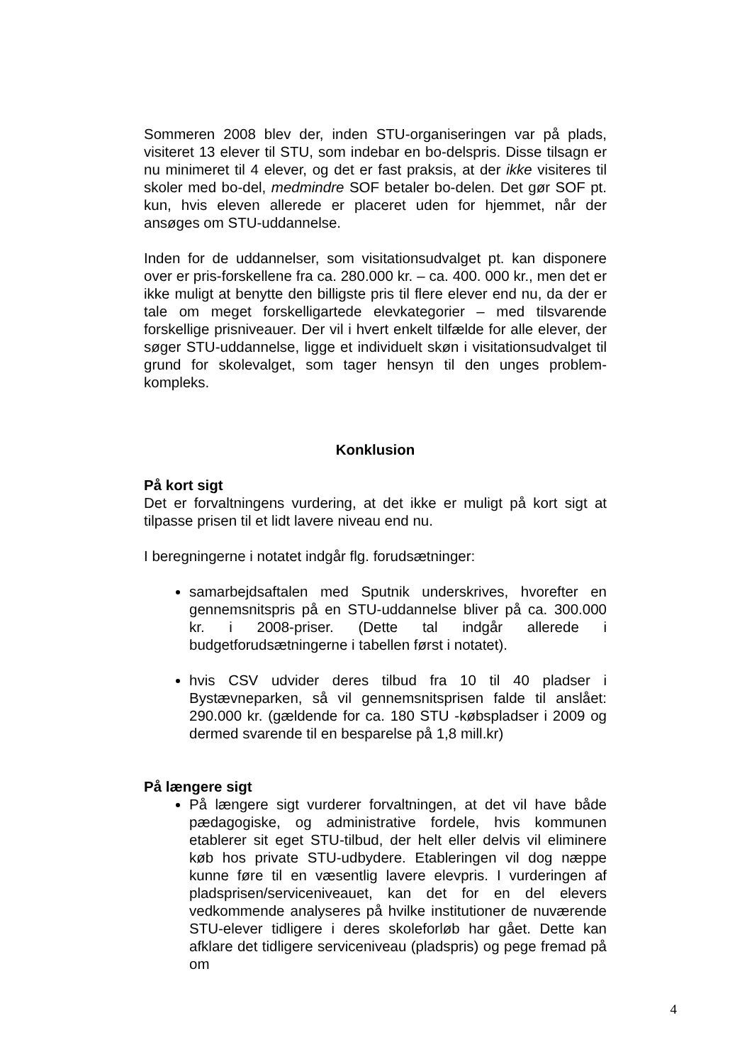Sommeren 2008 blev der, inden STU-organiseringen var på plads, visiteret 13 elever til STU, som indebar en bo-delspris. Disse tilsagn er nu minimeret til 4 elever, og det er fast praksis, at der ikke visiteres til skoler med bo-del, medmindre SOF betaler bo-delen. Det gør SOF pt. kun, hvis eleven allerede er placeret uden for hjemmet, når der ansøges om STU-uddannelse.
Inden for de uddannelser, som visitationsudvalget pt. kan disponere over er pris-forskellene fra ca. 280.000 kr. – ca. 400. 000 kr., men det er ikke muligt at benytte den billigste pris til flere elever end nu, da der er tale om meget forskelligartede elevkategorier – med tilsvarende forskellige prisniveauer. Der vil i hvert enkelt tilfælde for alle elever, der søger STU-uddannelse, ligge et individuelt skøn i visitationsudvalget til grund for skolevalget, som tager hensyn til den unges problem-kompleks.
Konklusion
På kort sigt
Det er forvaltningens vurdering, at det ikke er muligt på kort sigt at tilpasse prisen til et lidt lavere niveau end nu.
I beregningerne i notatet indgår flg. forudsætninger:
samarbejdsaftalen med Sputnik underskrives, hvorefter en gennemsnitspris på en STU-uddannelse bliver på ca. 300.000 kr. i 2008-priser. (Dette tal indgår allerede i budgetforudsætningerne i tabellen først i notatet).
hvis CSV udvider deres tilbud fra 10 til 40 pladser i Bystævneparken, så vil gennemsnitsprisen falde til anslået: 290.000 kr. (gældende for ca. 180 STU -købspladser i 2009 og dermed svarende til en besparelse på 1,8 mill.kr)
På længere sigt
På længere sigt vurderer forvaltningen, at det vil have både pædagogiske, og administrative fordele, hvis kommunen etablerer sit eget STU-tilbud, der helt eller delvis vil eliminere køb hos private STU-udbydere. Etableringen vil dog næppe kunne føre til en væsentlig lavere elevpris. I vurderingen af pladsprisen/serviceniveauet, kan det for en del elevers vedkommende analyseres på hvilke institutioner de nuværende STU-elever tidligere i deres skoleforløb har gået. Dette kan afklare det tidligere serviceniveau (pladspris) og pege fremad på om
4